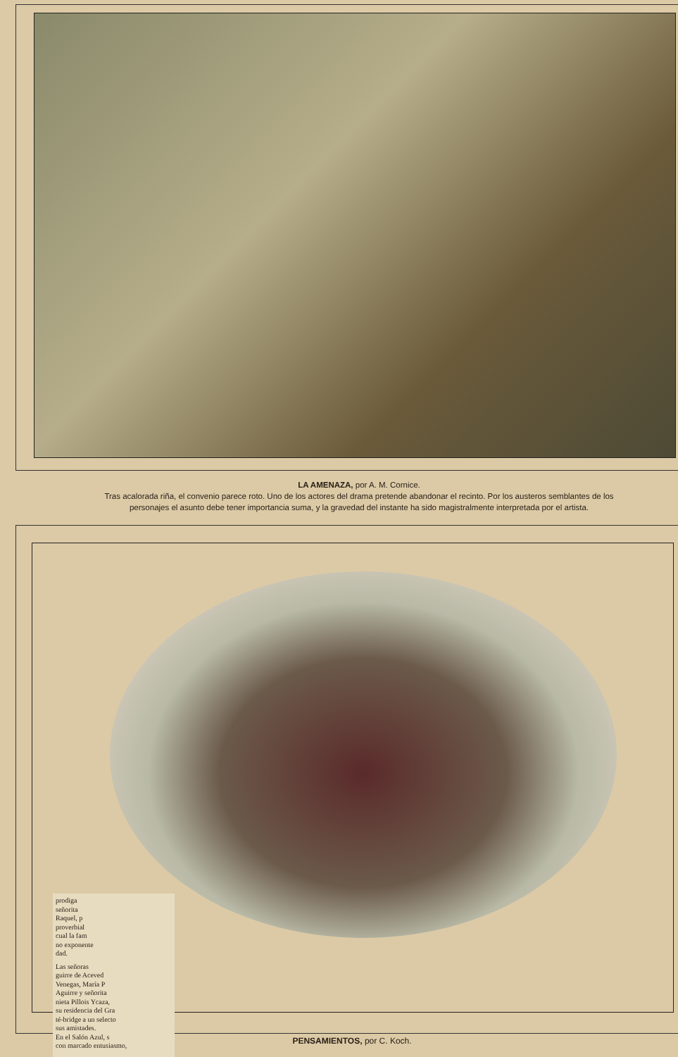LA AMENAZA, por A. M. Cornice.
Tras acalorada riña, el convenio parece roto. Uno de los actores del drama pretende abandonar el recinto. Por los austeros semblantes de los personajes el asunto debe tener importancia suma, y la gravedad del instante ha sido magistralmente interpretada por el artista.
prodiga
señorita
Raquel, p
proverbial
cual la fam
no exponente
dad.
Las señoras
guirre de Aceved
Venegas, María P
Aguirre y señorita
nieta Pillois Ycaza,
su residencia del Gra
té-bridge a un selecto
sus amistades.
En el Salón Azul, s
con marcado entusiasmo,
PENSAMIENTOS, por C. Koch.